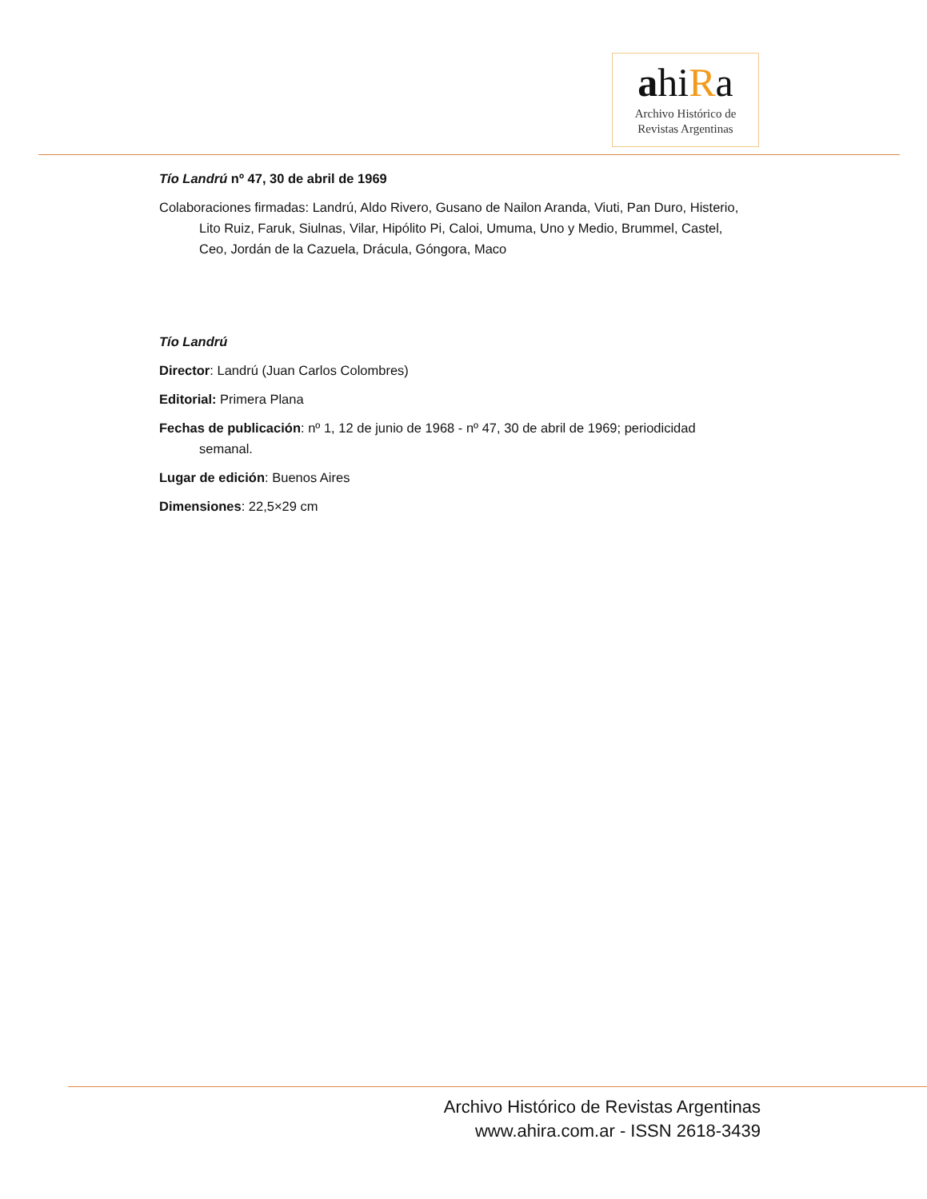ahiRa
Archivo Histórico de
Revistas Argentinas
Tío Landrú nº 47, 30 de abril de 1969
Colaboraciones firmadas: Landrú, Aldo Rivero, Gusano de Nailon Aranda, Viuti, Pan Duro, Histerio, Lito Ruiz, Faruk, Siulnas, Vilar, Hipólito Pi, Caloi, Umuma, Uno y Medio, Brummel, Castel, Ceo, Jordán de la Cazuela, Drácula, Góngora, Maco
Tío Landrú
Director: Landrú (Juan Carlos Colombres)
Editorial: Primera Plana
Fechas de publicación: nº 1, 12 de junio de 1968 - nº 47, 30 de abril de 1969; periodicidad semanal.
Lugar de edición: Buenos Aires
Dimensiones: 22,5×29 cm
Archivo Histórico de Revistas Argentinas
www.ahira.com.ar - ISSN 2618-3439